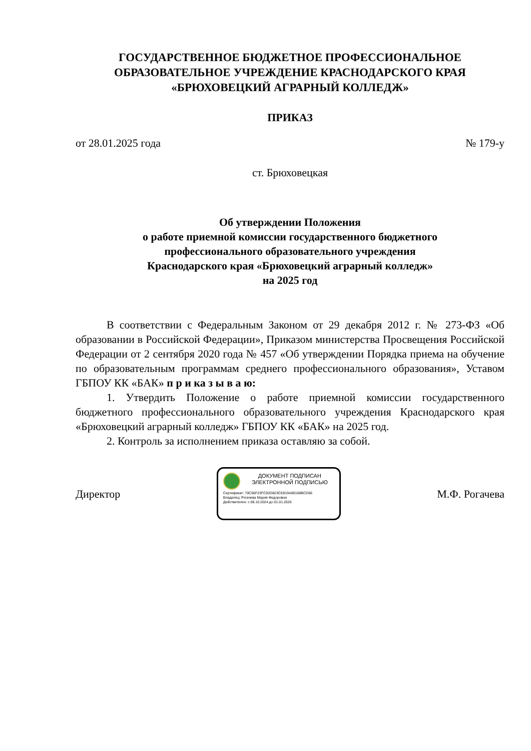ГОСУДАРСТВЕННОЕ БЮДЖЕТНОЕ ПРОФЕССИОНАЛЬНОЕ
ОБРАЗОВАТЕЛЬНОЕ УЧРЕЖДЕНИЕ КРАСНОДАРСКОГО КРАЯ
«БРЮХОВЕЦКИЙ АГРАРНЫЙ КОЛЛЕДЖ»
ПРИКАЗ
от 28.01.2025 года № 179-у
ст. Брюховецкая
Об утверждении Положения
о работе приемной комиссии государственного бюджетного
профессионального образовательного учреждения
Краснодарского края «Брюховецкий аграрный колледж»
на 2025 год
В соответствии с Федеральным Законом от 29 декабря 2012 г. № 273-ФЗ «Об образовании в Российской Федерации», Приказом министерства Просвещения Российской Федерации от 2 сентября 2020 года № 457 «Об утверждении Порядка приема на обучение по образовательным программам среднего профессионального образования», Уставом ГБПОУ КК «БАК» п р и ка з ы в а ю:
1. Утвердить Положение о работе приемной комиссии государственного бюджетного профессионального образовательного учреждения Краснодарского края «Брюховецкий аграрный колледж» ГБПОУ КК «БАК» на 2025 год.
2. Контроль за исполнением приказа оставляю за собой.
Директор
ДОКУМЕНТ ПОДПИСАН
ЭЛЕКТРОННОЙ ПОДПИСЬЮ
Сертификат: 70C56F23FC92D823CE819A80168BCD66
Владелец: Рогачева Мария Федоровна
Действителен: с 08.10.2024 до 01.01.2026
М.Ф. Рогачева